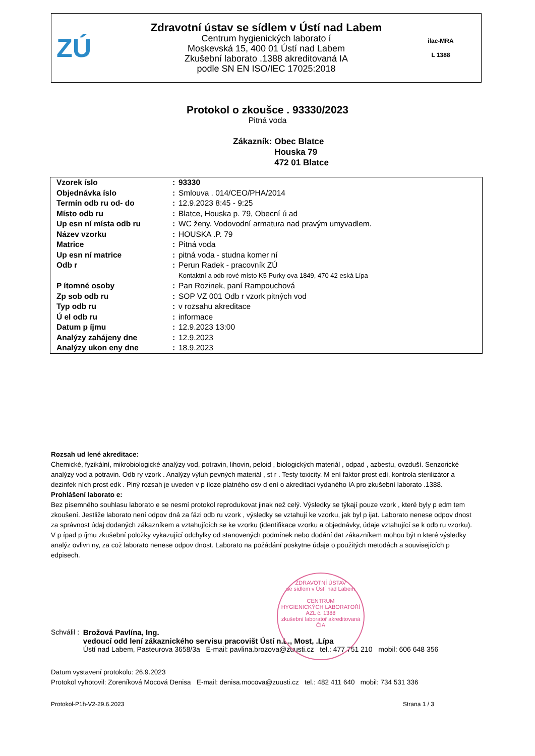ZÚ
Zdravotní ústav se sídlem v Ústí nad Labem
Centrum hygienických laborato í
Moskevská 15, 400 01 Ústí nad Labem
Zkušební laborato .1388 akreditovaná IA
podle SN EN ISO/IEC 17025:2018
ilac-MRA
L 1388
Protokol o zkoušce . 93330/2023
Pitná voda
Zákazník: Obec Blatce
Houska 79
472 01 Blatce
| Vzorek íslo | : | 93330 |
| Objednávka íslo | : | Smlouva . 014/CEO/PHA/2014 |
| Termín odb ru od- do | : | 12.9.2023 8:45 - 9:25 |
| Místo odb ru | : | Blatce, Houska p. 79, Obecní ú ad |
| Up esn ní místa odb ru | : | WC ženy. Vodovodní armatura nad pravým umyvadlem. |
| Název vzorku | : | HOUSKA .P. 79 |
| Matrice | : | Pitná voda |
| Up esn ní matrice | : | pitná voda - studna komer ní |
| Odb r | : | Perun Radek - pracovník ZÚ |
| | | Kontaktní a odb rové místo K5 Purky ova 1849, 470 42 eská Lípa |
| P ítomné osoby | : | Pan Rozinek, paní Rampouchová |
| Zp sob odb ru | : | SOP VZ 001 Odb r vzork pitných vod |
| Typ odb ru | : | v rozsahu akreditace |
| Ú el odb ru | : | informace |
| Datum p íjmu | : | 12.9.2023 13:00 |
| Analýzy zahájeny dne | : | 12.9.2023 |
| Analýzy ukon eny dne | : | 18.9.2023 |
Rozsah ud lené akreditace:
Chemické, fyzikální, mikrobiologické analýzy vod, potravin, lihovin, peloid , biologických materiál , odpad , azbestu, ovzduší. Senzorické analýzy vod a potravin. Odb ry vzork . Analýzy výluh pevných materiál , st r . Testy toxicity. M ení faktor prost edí, kontrola sterilizátor a dezinfek ních prost edk . Plný rozsah je uveden v p íloze platného osv d ení o akreditaci vydaného IA pro zkušební laborato .1388.
Prohlášení laborato e:
Bez písemného souhlasu laborato e se nesmí protokol reprodukovat jinak než celý. Výsledky se týkají pouze vzork , které byly p edm tem zkoušení. Jestliže laborato není odpov dná za fázi odb ru vzork , výsledky se vztahují ke vzorku, jak byl p ijat. Laborato nenese odpov dnost za správnost údaj dodaných zákazníkem a vztahujících se ke vzorku (identifikace vzorku a objednávky, údaje vztahující se k odb ru vzorku). V p ípad p íjmu zkušební položky vykazující odchylky od stanovených podmínek nebo dodání dat zákazníkem mohou být n které výsledky analýz ovlivn ny, za což laborato nenese odpov dnost. Laborato na požádání poskytne údaje o použitých metodách a souvisejících p edpisech.
ZDRAVOTNÍ ÚSTAV
se sídlem v Ústí nad Labem
CENTRUM
HYGIENICKÝCH LABORATOŘÍ
AZL č. 1388
zkušební laboratoř akreditovaná ČIA
Schválil : Brožová Pavlína, Ing.
vedoucí odd lení zákaznického servisu pracovišt Ústí n.L., Most, .Lípa
Ústí nad Labem, Pasteurova 3658/3a E-mail: pavlina.brozova@zuusti.cz tel.: 477 751 210 mobil: 606 648 356
Datum vystavení protokolu: 26.9.2023
Protokol vyhotovil: Zoreníková Mocová Denisa E-mail: denisa.mocova@zuusti.cz tel.: 482 411 640 mobil: 734 531 336
Protokol-P1h-V2-29.6.2023 Strana 1 / 3